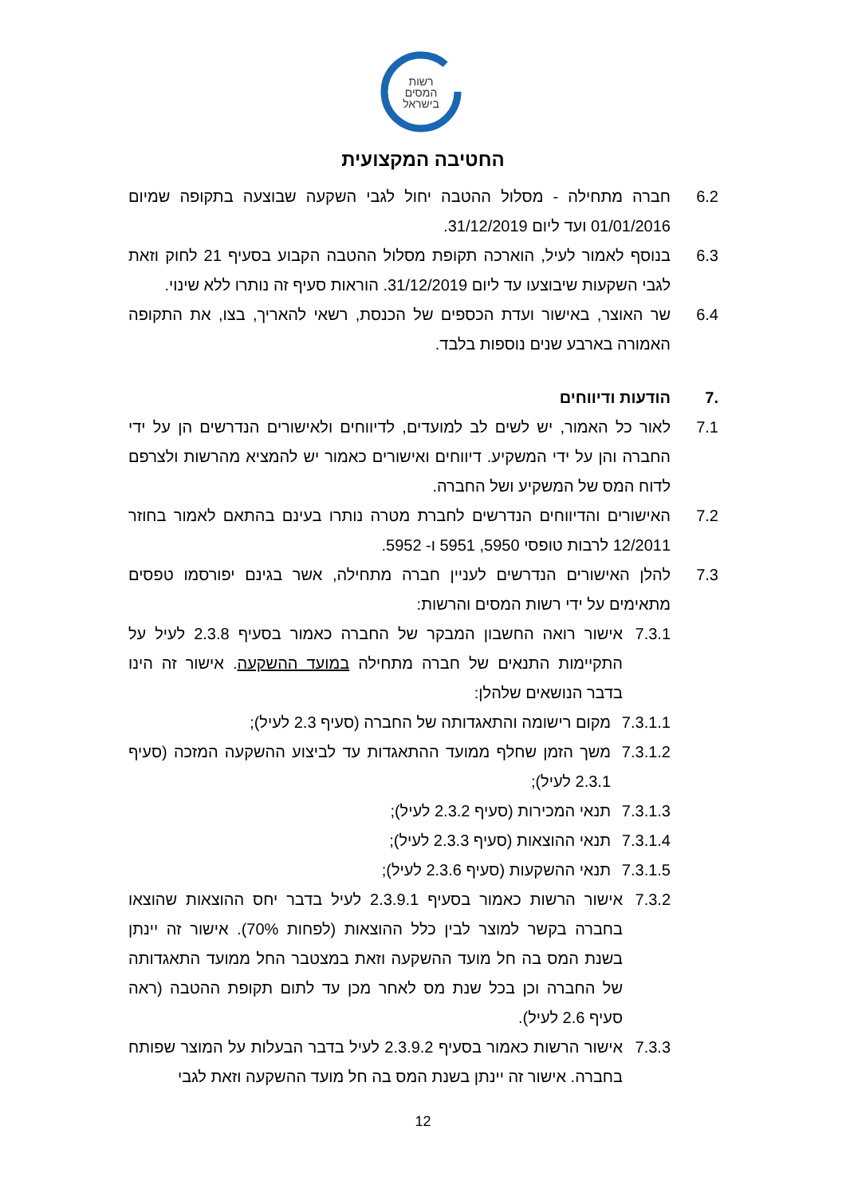רשות
המסים
בישראל
החטיבה המקצועית
6.2 חברה מתחילה - מסלול ההטבה יחול לגבי השקעה שבוצעה בתקופה שמיום 01/01/2016 ועד ליום 31/12/2019.
6.3 בנוסף לאמור לעיל, הוארכה תקופת מסלול ההטבה הקבוע בסעיף 21 לחוק וזאת לגבי השקעות שיבוצעו עד ליום 31/12/2019. הוראות סעיף זה נותרו ללא שינוי.
6.4 שר האוצר, באישור ועדת הכספים של הכנסת, רשאי להאריך, בצו, את התקופה האמורה בארבע שנים נוספות בלבד.
.7 הודעות ודיווחים
7.1 לאור כל האמור, יש לשים לב למועדים, לדיווחים ולאישורים הנדרשים הן על ידי החברה והן על ידי המשקיע. דיווחים ואישורים כאמור יש להמציא מהרשות ולצרפם לדוח המס של המשקיע ושל החברה.
7.2 האישורים והדיווחים הנדרשים לחברת מטרה נותרו בעינם בהתאם לאמור בחוזר 12/2011 לרבות טופסי 5950, 5951 ו- 5952.
7.3 להלן האישורים הנדרשים לעניין חברה מתחילה, אשר בגינם יפורסמו טפסים מתאימים על ידי רשות המסים והרשות:
7.3.1 אישור רואה החשבון המבקר של החברה כאמור בסעיף 2.3.8 לעיל על התקיימות התנאים של חברה מתחילה במועד ההשקעה. אישור זה הינו בדבר הנושאים שלהלן:
7.3.1.1 מקום רישומה והתאגדותה של החברה (סעיף 2.3 לעיל);
7.3.1.2 משך הזמן שחלף ממועד ההתאגדות עד לביצוע ההשקעה המזכה (סעיף 2.3.1 לעיל);
7.3.1.3 תנאי המכירות (סעיף 2.3.2 לעיל);
7.3.1.4 תנאי ההוצאות (סעיף 2.3.3 לעיל);
7.3.1.5 תנאי ההשקעות (סעיף 2.3.6 לעיל);
7.3.2 אישור הרשות כאמור בסעיף 2.3.9.1 לעיל בדבר יחס ההוצאות שהוצאו בחברה בקשר למוצר לבין כלל ההוצאות (לפחות 70%). אישור זה יינתן בשנת המס בה חל מועד ההשקעה וזאת במצטבר החל ממועד התאגדותה של החברה וכן בכל שנת מס לאחר מכן עד לתום תקופת ההטבה (ראה סעיף 2.6 לעיל).
7.3.3 אישור הרשות כאמור בסעיף 2.3.9.2 לעיל בדבר הבעלות על המוצר שפותח בחברה. אישור זה יינתן בשנת המס בה חל מועד ההשקעה וזאת לגבי
12